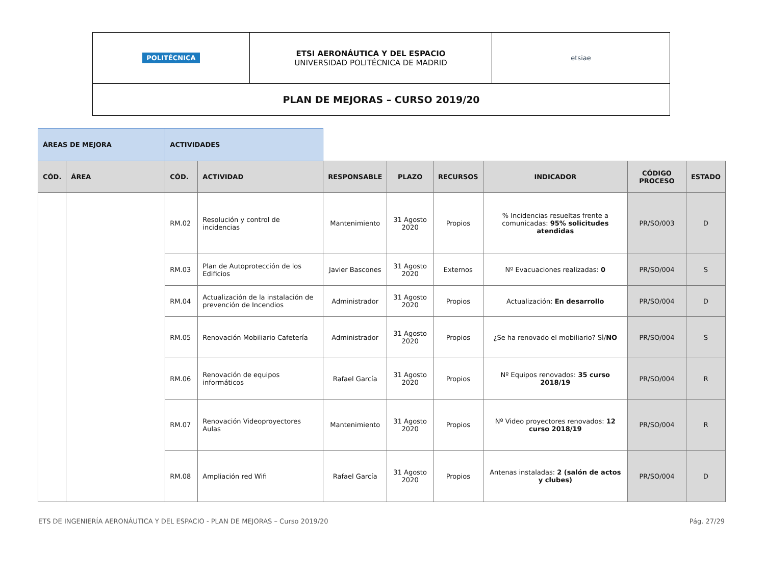| POLITÉCNICA | ETSI AERONÁUTICA Y DEL ESPACIO UNIVERSIDAD POLITÉCNICA DE MADRID | etsiae |
| PLAN DE MEJORAS – CURSO 2019/20 | | |
| ÁREAS DE MEJORA | | ACTIVIDADES | | | | | | | |
| CÓD. | ÁREA | CÓD. | ACTIVIDAD | RESPONSABLE | PLAZO | RECURSOS | INDICADOR | CÓDIGO PROCESO | ESTADO |
| | | RM.02 | Resolución y control de incidencias | Mantenimiento | 31 Agosto 2020 | Propios | % Incidencias resueltas frente a comunicadas: 95% solicitudes atendidas | PR/SO/003 | D |
| | | RM.03 | Plan de Autoprotección de los Edificios | Javier Bascones | 31 Agosto 2020 | Externos | Nº Evacuaciones realizadas: 0 | PR/SO/004 | S |
| | | RM.04 | Actualización de la instalación de prevención de Incendios | Administrador | 31 Agosto 2020 | Propios | Actualización: En desarrollo | PR/SO/004 | D |
| | | RM.05 | Renovación Mobiliario Cafetería | Administrador | 31 Agosto 2020 | Propios | ¿Se ha renovado el mobiliario? SÍ/ NO | PR/SO/004 | S |
| | | RM.06 | Renovación de equipos informáticos | Rafael García | 31 Agosto 2020 | Propios | Nº Equipos renovados: 35 curso 2018/19 | PR/SO/004 | R |
| | | RM.07 | Renovación Videoproyectores Aulas | Mantenimiento | 31 Agosto 2020 | Propios | Nº Video proyectores renovados: 12 curso 2018/19 | PR/SO/004 | R |
| | | RM.08 | Ampliación red Wifi | Rafael García | 31 Agosto 2020 | Propios | Antenas instaladas: 2 (salón de actos y clubes) | PR/SO/004 | D |
ETS DE INGENIERÍA AERONÁUTICA Y DEL ESPACIO - PLAN DE MEJORAS – Curso 2019/20 Pág. 27/29